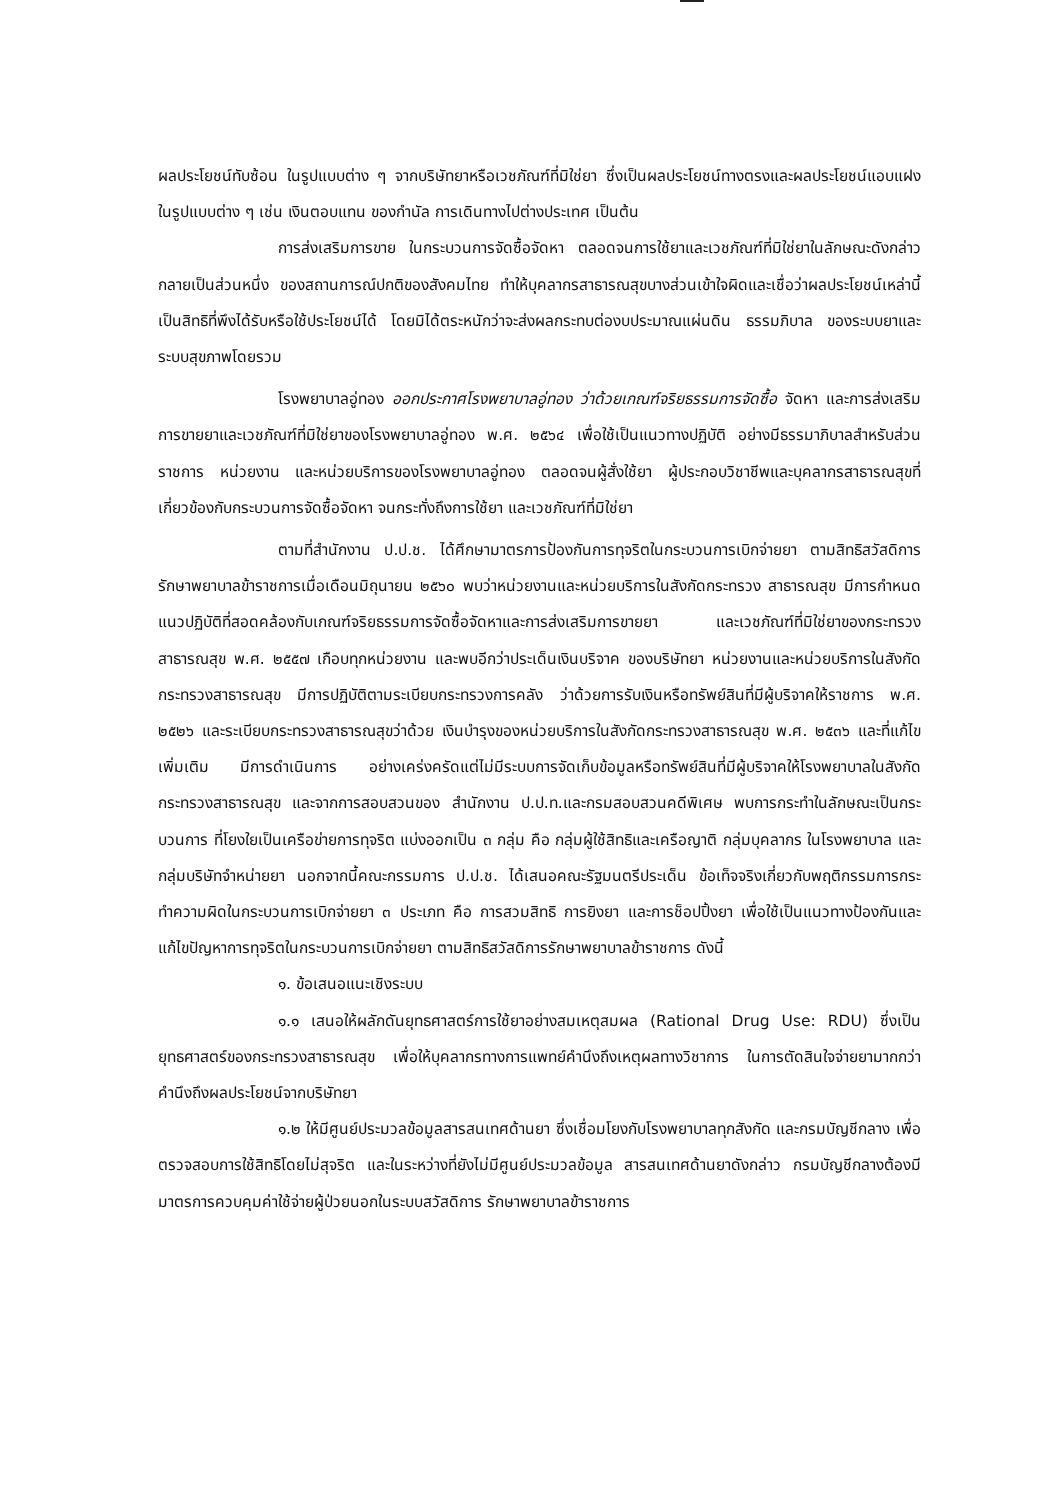ผลประโยชน์ทับซ้อน ในรูปแบบต่าง ๆ จากบริษัทยาหรือเวชภัณฑ์ที่มิใช่ยา ซึ่งเป็นผลประโยชน์ทางตรงและผลประโยชน์แอบแฝง ในรูปแบบต่าง ๆ เช่น เงินตอบแทน ของกำนัล การเดินทางไปต่างประเทศ เป็นต้น
การส่งเสริมการขาย ในกระบวนการจัดซื้อจัดหา ตลอดจนการใช้ยาและเวชภัณฑ์ที่มิใช่ยาในลักษณะดังกล่าว กลายเป็นส่วนหนึ่ง ของสถานการณ์ปกติของสังคมไทย ทำให้บุคลากรสาธารณสุขบางส่วนเข้าใจผิดและเชื่อว่าผลประโยชน์เหล่านี้ เป็นสิทธิที่พึงได้รับหรือใช้ประโยชน์ได้ โดยมิได้ตระหนักว่าจะส่งผลกระทบต่องบประมาณแผ่นดิน ธรรมภิบาล ของระบบยาและระบบสุขภาพโดยรวม
โรงพยาบาลอู่ทอง ออกประกาศโรงพยาบาลอู่ทอง ว่าด้วยเกณฑ์จริยธรรมการจัดซื้อ จัดหา และการส่งเสริมการขายยาและเวชภัณฑ์ที่มิใช่ยาของโรงพยาบาลอู่ทอง พ.ศ. ๒๕๖๔ เพื่อใช้เป็นแนวทางปฏิบัติ อย่างมีธรรมาภิบาลสำหรับส่วนราชการ หน่วยงาน และหน่วยบริการของโรงพยาบาลอู่ทอง ตลอดจนผู้สั่งใช้ยา ผู้ประกอบวิชาชีพและบุคลากรสาธารณสุขที่เกี่ยวข้องกับกระบวนการจัดซื้อจัดหา จนกระทั่งถึงการใช้ยา และเวชภัณฑ์ที่มิใช่ยา
ตามที่สำนักงาน ป.ป.ช. ได้ศึกษามาตรการป้องกันการทุจริตในกระบวนการเบิกจ่ายยา ตามสิทธิสวัสดิการรักษาพยาบาลข้าราชการเมื่อเดือนมิถุนายน ๒๕๖๐ พบว่าหน่วยงานและหน่วยบริการในสังกัดกระทรวง สาธารณสุข มีการกำหนดแนวปฏิบัติที่สอดคล้องกับเกณฑ์จริยธรรมการจัดซื้อจัดหาและการส่งเสริมการขายยา และเวชภัณฑ์ที่มิใช่ยาของกระทรวงสาธารณสุข พ.ศ. ๒๕๕๗ เกือบทุกหน่วยงาน และพบอีกว่าประเด็นเงินบริจาค ของบริษัทยา หน่วยงานและหน่วยบริการในสังกัดกระทรวงสาธารณสุข มีการปฏิบัติตามระเบียบกระทรวงการคลัง ว่าด้วยการรับเงินหรือทรัพย์สินที่มีผู้บริจาคให้ราชการ พ.ศ. ๒๕๒๖ และระเบียบกระทรวงสาธารณสุขว่าด้วย เงินบำรุงของหน่วยบริการในสังกัดกระทรวงสาธารณสุข พ.ศ. ๒๕๓๖ และที่แก้ไขเพิ่มเติม มีการดำเนินการ อย่างเคร่งครัดแต่ไม่มีระบบการจัดเก็บข้อมูลหรือทรัพย์สินที่มีผู้บริจาคให้โรงพยาบาลในสังกัดกระทรวงสาธารณสุข และจากการสอบสวนของ สำนักงาน ป.ป.ท.และกรมสอบสวนคดีพิเศษ พบการกระทำในลักษณะเป็นกระบวนการ ที่โยงใยเป็นเครือข่ายการทุจริต แบ่งออกเป็น ๓ กลุ่ม คือ กลุ่มผู้ใช้สิทธิและเครือญาติ กลุ่มบุคลากร ในโรงพยาบาล และกลุ่มบริษัทจำหน่ายยา นอกจากนี้คณะกรรมการ ป.ป.ช. ได้เสนอคณะรัฐมนตรีประเด็น ข้อเท็จจริงเกี่ยวกับพฤติกรรมการกระทำความผิดในกระบวนการเบิกจ่ายยา ๓ ประเภท คือ การสวมสิทธิ การยิงยา และการช็อปปิ้งยา เพื่อใช้เป็นแนวทางป้องกันและแก้ไขปัญหาการทุจริตในกระบวนการเบิกจ่ายยา ตามสิทธิสวัสดิการรักษาพยาบาลข้าราชการ ดังนี้
๑. ข้อเสนอแนะเชิงระบบ
๑.๑ เสนอให้ผลักดันยุทธศาสตร์การใช้ยาอย่างสมเหตุสมผล (Rational Drug Use: RDU) ซึ่งเป็นยุทธศาสตร์ของกระทรวงสาธารณสุข เพื่อให้บุคลากรทางการแพทย์คำนึงถึงเหตุผลทางวิชาการ ในการตัดสินใจจ่ายยามากกว่าคำนึงถึงผลประโยชน์จากบริษัทยา
๑.๒ ให้มีศูนย์ประมวลข้อมูลสารสนเทศด้านยา ซึ่งเชื่อมโยงกับโรงพยาบาลทุกสังกัด และกรมบัญชีกลาง เพื่อตรวจสอบการใช้สิทธิโดยไม่สุจริต และในระหว่างที่ยังไม่มีศูนย์ประมวลข้อมูล สารสนเทศด้านยาดังกล่าว กรมบัญชีกลางต้องมีมาตรการควบคุมค่าใช้จ่ายผู้ป่วยนอกในระบบสวัสดิการ รักษาพยาบาลข้าราชการ